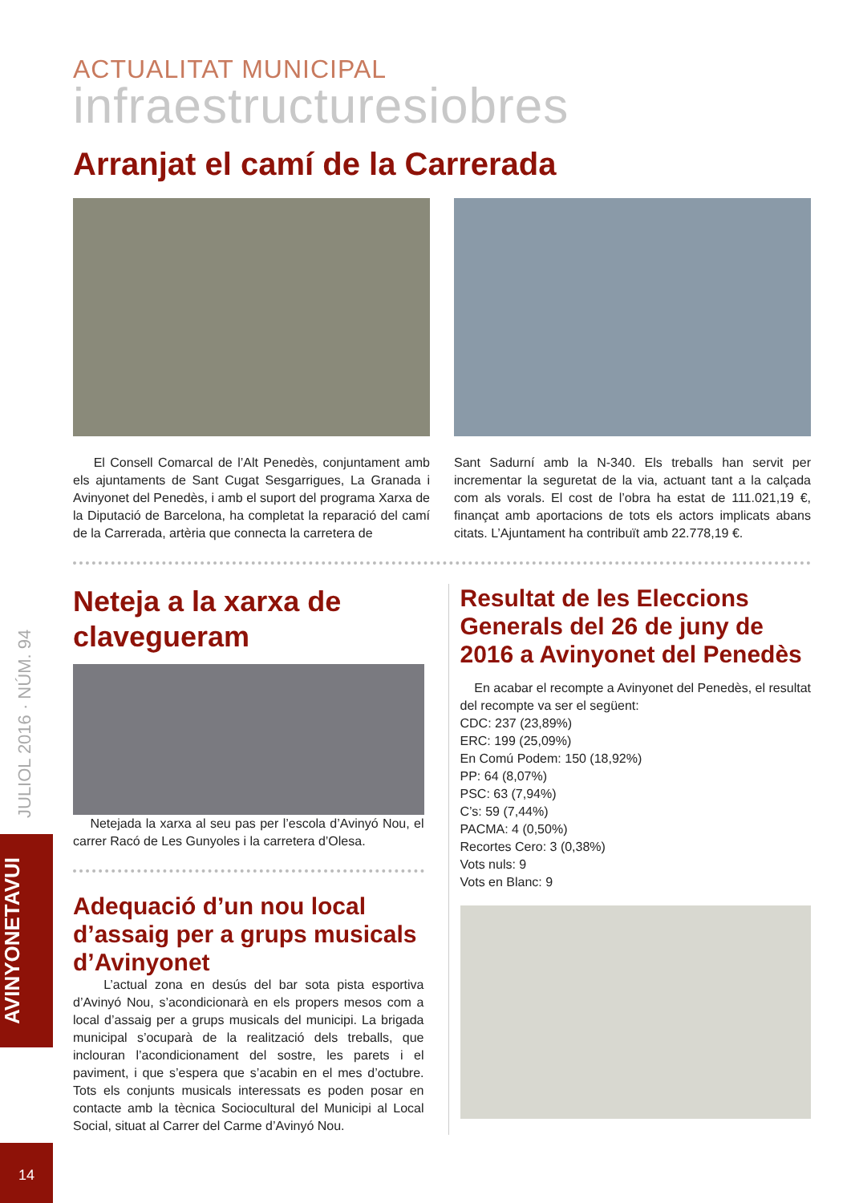JULIOL 2016 · NÚM. 94
AVINYONETAVUI
14
ACTUALITAT MUNICIPAL
infraestructuresiobres
Arranjat el camí de la Carrerada
El Consell Comarcal de l’Alt Penedès, conjuntament amb els ajuntaments de Sant Cugat Sesgarrigues, La Granada i Avinyonet del Penedès, i amb el suport del programa Xarxa de la Diputació de Barcelona, ha completat la reparació del camí de la Carrerada, artèria que connecta la carretera de
Sant Sadurní amb la N-340. Els treballs han servit per incrementar la seguretat de la via, actuant tant a la calçada com als vorals. El cost de l’obra ha estat de 111.021,19 €, finançat amb aportacions de tots els actors implicats abans citats. L’Ajuntament ha contribuït amb 22.778,19 €.
Neteja a la xarxa de clavegueram
Netejada la xarxa al seu pas per l’escola d’Avinyó Nou, el carrer Racó de Les Gunyoles i la carretera d’Olesa.
Adequació d’un nou local d’assaig per a grups musicals d’Avinyonet
L’actual zona en desús del bar sota pista esportiva d’Avinyó Nou, s’acondicionarà en els propers mesos com a local d’assaig per a grups musicals del municipi. La brigada municipal s’ocuparà de la realització dels treballs, que inclouran l’acondicionament del sostre, les parets i el paviment, i que s’espera que s’acabin en el mes d’octubre. Tots els conjunts musicals interessats es poden posar en contacte amb la tècnica Sociocultural del Municipi al Local Social, situat al Carrer del Carme d’Avinyó Nou.
Resultat de les Eleccions Generals del 26 de juny de 2016 a Avinyonet del Penedès
En acabar el recompte a Avinyonet del Penedès, el resultat del recompte va ser el següent:
CDC: 237 (23,89%)
ERC: 199 (25,09%)
En Comú Podem: 150 (18,92%)
PP: 64 (8,07%)
PSC: 63 (7,94%)
C’s: 59 (7,44%)
PACMA: 4 (0,50%)
Recortes Cero: 3 (0,38%)
Vots nuls: 9
Vots en Blanc: 9